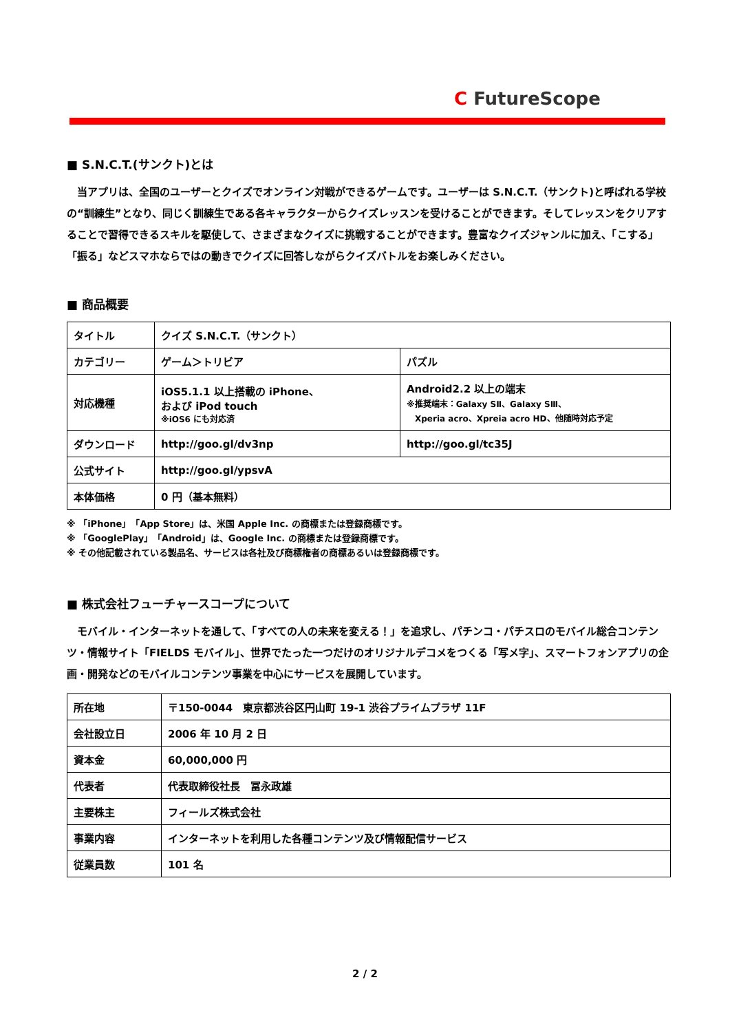C FutureScope
■ S.N.C.T.(サンクト)とは
　当アプリは、全国のユーザーとクイズでオンライン対戦ができるゲームです。ユーザーは S.N.C.T.（サンクト)と呼ばれる学校の“訓練生”となり、同じく訓練生である各キャラクターからクイズレッスンを受けることができます。そしてレッスンをクリアすることで習得できるスキルを駆使して、さまざまなクイズに挑戦することができます。豊富なクイズジャンルに加え、「こする」「振る」などスマホならではの動きでクイズに回答しながらクイズバトルをお楽しみください。
■ 商品概要
| タイトル | クイズ S.N.C.T.（サンクト） | |
| カテゴリー | ゲーム＞トリビア | パズル |
| 対応機種 | iOS5.1.1 以上搭載の iPhone、 および iPod touch ※iOS6 にも対応済 | Android2.2 以上の端末 ※推奨端末：Galaxy SⅡ、Galaxy SⅢ、 Xperia acro、Xpreia acro HD、他随時対応予定 |
| ダウンロード | http://goo.gl/dv3np | http://goo.gl/tc35J |
| 公式サイト | http://goo.gl/ypsvA | |
| 本体価格 | 0 円（基本無料） | |
※ 「iPhone」「App Store」は、米国 Apple Inc. の商標または登録商標です。
※ 「GooglePlay」「Android」は、Google Inc. の商標または登録商標です。
※ その他記載されている製品名、サービスは各社及び商標権者の商標あるいは登録商標です。
■ 株式会社フューチャースコープについて
　モバイル・インターネットを通して、「すべての人の未来を変える！」を追求し、パチンコ・パチスロのモバイル総合コンテンツ・情報サイト「FIELDS モバイル」、世界でたった一つだけのオリジナルデコメをつくる「写メ字」、スマートフォンアプリの企画・開発などのモバイルコンテンツ事業を中心にサービスを展開しています。
| 所在地 | 〒150-0044 東京都渋谷区円山町 19-1 渋谷プライムプラザ 11F |
| 会社設立日 | 2006 年 10 月 2 日 |
| 資本金 | 60,000,000 円 |
| 代表者 | 代表取締役社長 冨永政雄 |
| 主要株主 | フィールズ株式会社 |
| 事業内容 | インターネットを利用した各種コンテンツ及び情報配信サービス |
| 従業員数 | 101 名 |
2 / 2